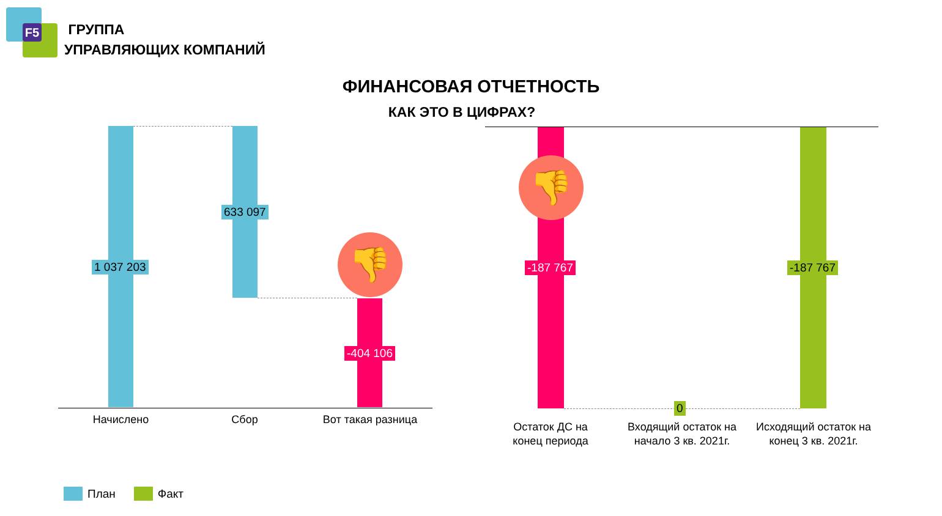F5
ГРУППА
УПРАВЛЯЮЩИХ КОМПАНИЙ
ФИНАНСОВАЯ ОТЧЕТНОСТЬ
КАК ЭТО В ЦИФРАХ?
1 037 203
633 097
-404 106
👎
Начислено Сбор Вот такая разница
👎
-187 767 -187 767
0
Остаток ДС на конец периода
Входящий остаток на начало 3 кв. 2021г.
Исходящий остаток на конец 3 кв. 2021г.
План Факт